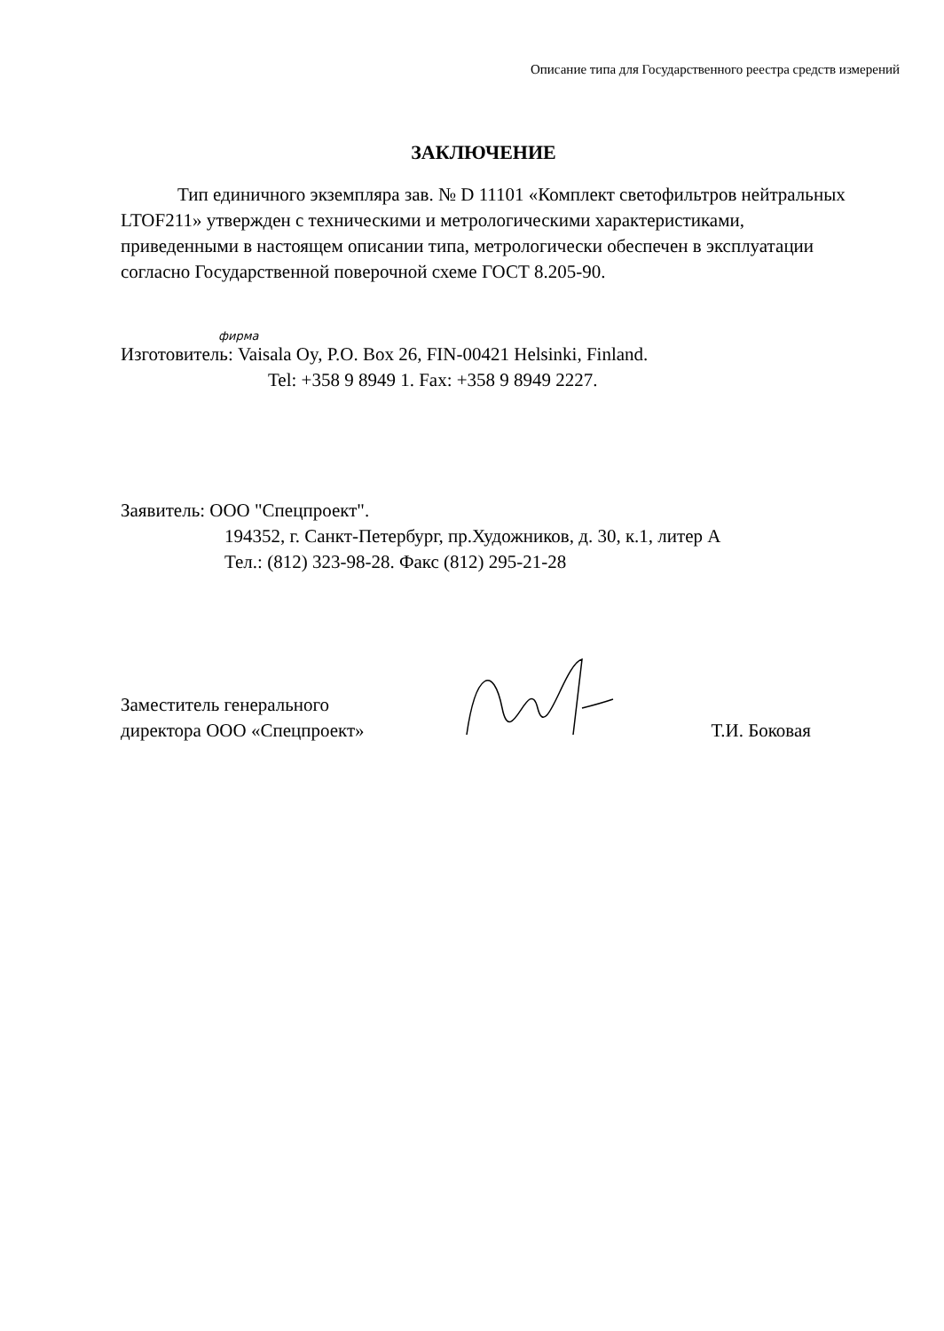Описание типа для Государственного реестра средств измерений
ЗАКЛЮЧЕНИЕ
Тип единичного экземпляра зав. № D 11101 «Комплект светофильтров нейтральных LTOF211» утвержден с техническими и метрологическими характеристиками, приведенными в настоящем описании типа, метрологически обеспечен в эксплуатации согласно Государственной поверочной схеме ГОСТ 8.205-90.
фирма
Изготовитель: Vaisala Oy, P.O. Box 26, FIN-00421 Helsinki, Finland.
Tel: +358 9 8949 1. Fax: +358 9 8949 2227.
Заявитель: ООО "Спецпроект".
194352, г. Санкт-Петербург, пр.Художников, д. 30, к.1, литер А
Тел.: (812) 323-98-28. Факс (812) 295-21-28
Заместитель генерального
директора ООО «Спецпроект»
Т.И. Боковая